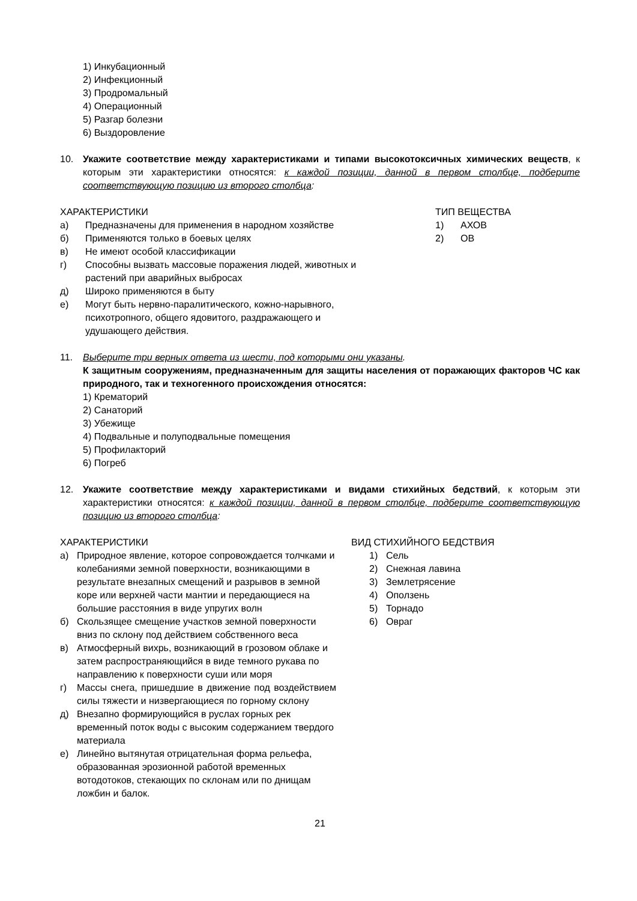1) Инкубационный
2) Инфекционный
3) Продромальный
4) Операционный
5) Разгар болезни
6) Выздоровление
10. Укажите соответствие между характеристиками и типами высокотоксичных химических веществ, к которым эти характеристики относятся: к каждой позиции, данной в первом столбце, подберите соответствующую позицию из второго столбца:
ХАРАКТЕРИСТИКИ
а) Предназначены для применения в народном хозяйстве
б) Применяются только в боевых целях
в) Не имеют особой классификации
г) Способны вызвать массовые поражения людей, животных и растений при аварийных выбросах
д) Широко применяются в быту
е) Могут быть нервно-паралитического, кожно-нарывного, психотропного, общего ядовитого, раздражающего и удушающего действия.
ТИП ВЕЩЕСТВА
1) АХОВ
2) ОВ
11. Выберите три верных ответа из шести, под которыми они указаны.
К защитным сооружениям, предназначенным для защиты населения от поражающих факторов ЧС как природного, так и техногенного происхождения относятся:
1) Крематорий
2) Санаторий
3) Убежище
4) Подвальные и полуподвальные помещения
5) Профилакторий
6) Погреб
12. Укажите соответствие между характеристиками и видами стихийных бедствий, к которым эти характеристики относятся: к каждой позиции, данной в первом столбце, подберите соответствующую позицию из второго столбца:
ХАРАКТЕРИСТИКИ
а) Природное явление, которое сопровождается толчками и колебаниями земной поверхности, возникающими в результате внезапных смещений и разрывов в земной коре или верхней части мантии и передающиеся на большие расстояния в виде упругих волн
б) Скользящее смещение участков земной поверхности вниз по склону под действием собственного веса
в) Атмосферный вихрь, возникающий в грозовом облаке и затем распространяющийся в виде темного рукава по направлению к поверхности суши или моря
г) Массы снега, пришедшие в движение под воздействием силы тяжести и низвергающиеся по горному склону
д) Внезапно формирующийся в руслах горных рек временный поток воды с высоким содержанием твердого материала
е) Линейно вытянутая отрицательная форма рельефа, образованная эрозионной работой временных вотодотоков, стекающих по склонам или по днищам ложбин и балок.
ВИД СТИХИЙНОГО БЕДСТВИЯ
1) Сель
2) Снежная лавина
3) Землетрясение
4) Оползень
5) Торнадо
6) Овраг
21